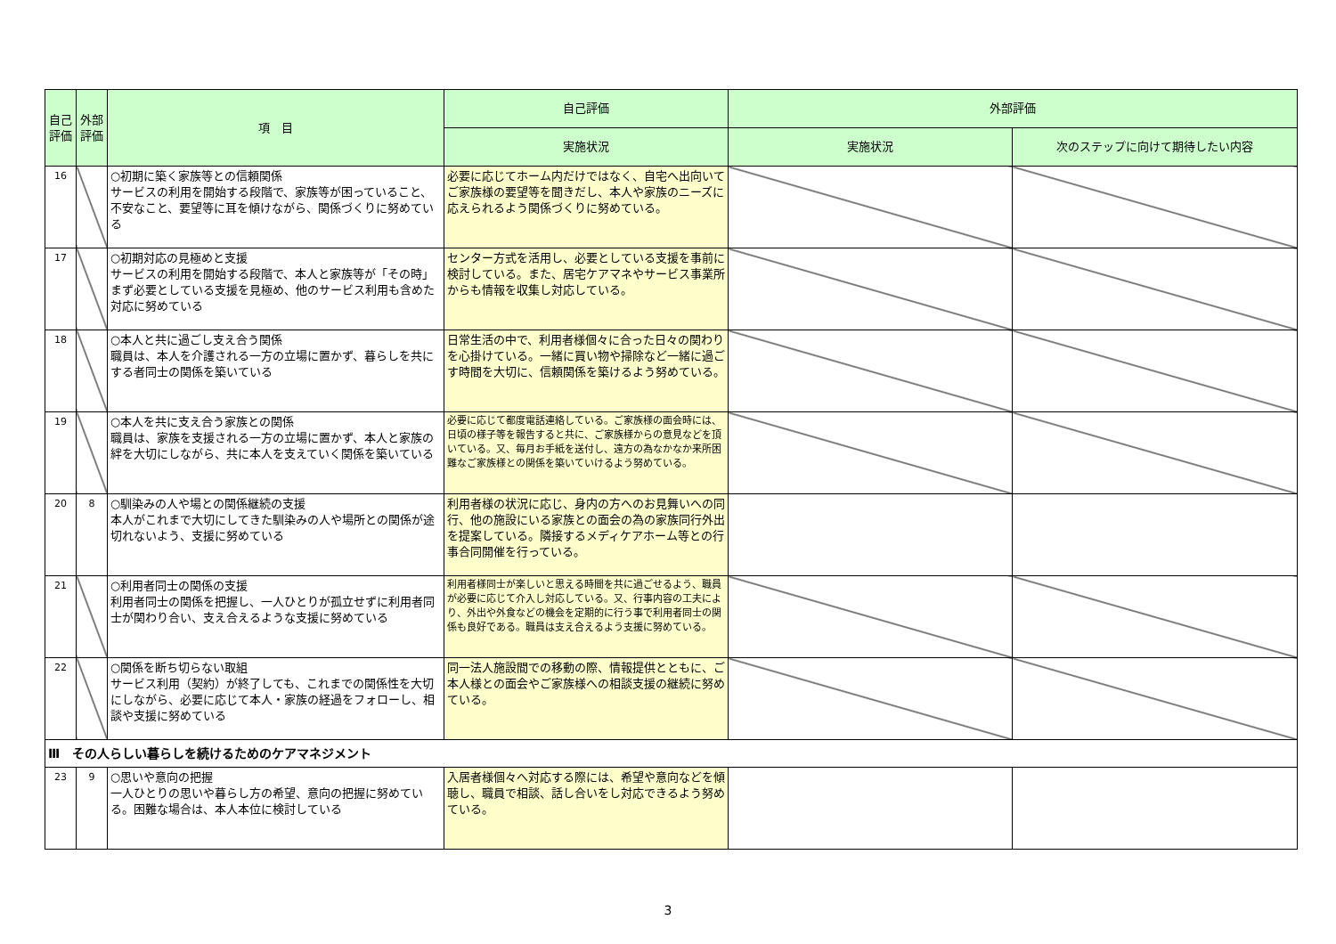| 自己評価 | 外部評価 | 項 目 | 自己評価 | 外部評価 | |
| --- | --- | --- | --- | --- | --- |
| | | | 実施状況 | 実施状況 | 次のステップに向けて期待したい内容 |
| 16 | | ○初期に築く家族等との信頼関係 サービスの利用を開始する段階で、家族等が困っていること、不安なこと、要望等に耳を傾けながら、関係づくりに努めている | 必要に応じてホーム内だけではなく、自宅へ出向いてご家族様の要望等を聞きだし、本人や家族のニーズに応えられるよう関係づくりに努めている。 | | |
| 17 | | ○初期対応の見極めと支援 サービスの利用を開始する段階で、本人と家族等が「その時」まず必要としている支援を見極め、他のサービス利用も含めた対応に努めている | センター方式を活用し、必要としている支援を事前に検討している。また、居宅ケアマネやサービス事業所からも情報を収集し対応している。 | | |
| 18 | | ○本人と共に過ごし支え合う関係 職員は、本人を介護される一方の立場に置かず、暮らしを共にする者同士の関係を築いている | 日常生活の中で、利用者様個々に合った日々の関わりを心掛けている。一緒に買い物や掃除など一緒に過ごす時間を大切に、信頼関係を築けるよう努めている。 | | |
| 19 | | ○本人を共に支え合う家族との関係 職員は、家族を支援される一方の立場に置かず、本人と家族の絆を大切にしながら、共に本人を支えていく関係を築いている | 必要に応じて都度電話連絡している。ご家族様の面会時には、日頃の様子等を報告すると共に、ご家族様からの意見などを頂いている。又、毎月お手紙を送付し、遠方の為なかなか来所困難なご家族様との関係を築いていけるよう努めている。 | | |
| 20 | 8 | ○馴染みの人や場との関係継続の支援 本人がこれまで大切にしてきた馴染みの人や場所との関係が途切れないよう、支援に努めている | 利用者様の状況に応じ、身内の方へのお見舞いへの同行、他の施設にいる家族との面会の為の家族同行外出を提案している。隣接するメディケアホーム等との行事合同開催を行っている。 | | |
| 21 | | ○利用者同士の関係の支援 利用者同士の関係を把握し、一人ひとりが孤立せずに利用者同士が関わり合い、支え合えるような支援に努めている | 利用者様同士が楽しいと思える時間を共に過ごせるよう、職員が必要に応じて介入し対応している。又、行事内容の工夫により、外出や外食などの機会を定期的に行う事で利用者同士の関係も良好である。職員は支え合えるよう支援に努めている。 | | |
| 22 | | ○関係を断ち切らない取組 サービス利用（契約）が終了しても、これまでの関係性を大切にしながら、必要に応じて本人・家族の経過をフォローし、相談や支援に努めている | 同一法人施設間での移動の際、情報提供とともに、ご本人様との面会やご家族様への相談支援の継続に努めている。 | | |
| Ⅲ その人らしい暮らしを続けるためのケアマネジメント | | | | | |
| 23 | 9 | ○思いや意向の把握 一人ひとりの思いや暮らし方の希望、意向の把握に努めている。困難な場合は、本人本位に検討している | 入居者様個々へ対応する際には、希望や意向などを傾聴し、職員で相談、話し合いをし対応できるよう努めている。 | | |
3